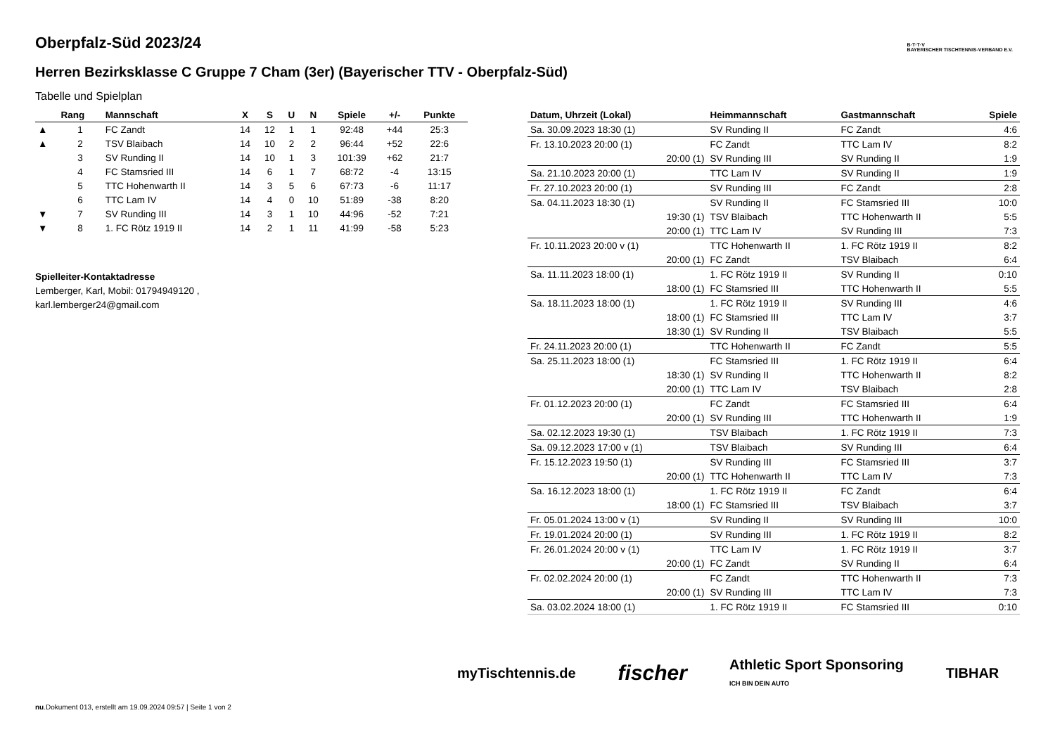B·T·T·V
BAYERISCHER TISCHTENNIS-VERBAND E.V.
Oberpfalz-Süd 2023/24
Herren Bezirksklasse C Gruppe 7 Cham (3er) (Bayerischer TTV - Oberpfalz-Süd)
Tabelle und Spielplan
| | Rang | Mannschaft | X | S | U | N | Spiele | +/- | Punkte |
| --- | --- | --- | --- | --- | --- | --- | --- | --- | --- |
| ▲ | 1 | FC Zandt | 14 | 12 | 1 | 1 | 92:48 | +44 | 25:3 |
| ▲ | 2 | TSV Blaibach | 14 | 10 | 2 | 2 | 96:44 | +52 | 22:6 |
| | 3 | SV Runding II | 14 | 10 | 1 | 3 | 101:39 | +62 | 21:7 |
| | 4 | FC Stamsried III | 14 | 6 | 1 | 7 | 68:72 | -4 | 13:15 |
| | 5 | TTC Hohenwarth II | 14 | 3 | 5 | 6 | 67:73 | -6 | 11:17 |
| | 6 | TTC Lam IV | 14 | 4 | 0 | 10 | 51:89 | -38 | 8:20 |
| ▼ | 7 | SV Runding III | 14 | 3 | 1 | 10 | 44:96 | -52 | 7:21 |
| ▼ | 8 | 1. FC Rötz 1919 II | 14 | 2 | 1 | 11 | 41:99 | -58 | 5:23 |
Spielleiter-Kontaktadresse
Lemberger, Karl, Mobil: 01794949120 ,
karl.lemberger24@gmail.com
| Datum, Uhrzeit (Lokal) | Heimmannschaft | Gastmannschaft | Spiele |
| --- | --- | --- | --- |
| Sa. 30.09.2023 18:30 (1) | SV Runding II | FC Zandt | 4:6 |
| Fr. 13.10.2023 20:00 (1) | FC Zandt | TTC Lam IV | 8:2 |
| 20:00 (1) | SV Runding III | SV Runding II | 1:9 |
| Sa. 21.10.2023 20:00 (1) | TTC Lam IV | SV Runding II | 1:9 |
| Fr. 27.10.2023 20:00 (1) | SV Runding III | FC Zandt | 2:8 |
| Sa. 04.11.2023 18:30 (1) | SV Runding II | FC Stamsried III | 10:0 |
| 19:30 (1) | TSV Blaibach | TTC Hohenwarth II | 5:5 |
| 20:00 (1) | TTC Lam IV | SV Runding III | 7:3 |
| Fr. 10.11.2023 20:00 v (1) | TTC Hohenwarth II | 1. FC Rötz 1919 II | 8:2 |
| 20:00 (1) | FC Zandt | TSV Blaibach | 6:4 |
| Sa. 11.11.2023 18:00 (1) | 1. FC Rötz 1919 II | SV Runding II | 0:10 |
| 18:00 (1) | FC Stamsried III | TTC Hohenwarth II | 5:5 |
| Sa. 18.11.2023 18:00 (1) | 1. FC Rötz 1919 II | SV Runding III | 4:6 |
| 18:00 (1) | FC Stamsried III | TTC Lam IV | 3:7 |
| 18:30 (1) | SV Runding II | TSV Blaibach | 5:5 |
| Fr. 24.11.2023 20:00 (1) | TTC Hohenwarth II | FC Zandt | 5:5 |
| Sa. 25.11.2023 18:00 (1) | FC Stamsried III | 1. FC Rötz 1919 II | 6:4 |
| 18:30 (1) | SV Runding II | TTC Hohenwarth II | 8:2 |
| 20:00 (1) | TTC Lam IV | TSV Blaibach | 2:8 |
| Fr. 01.12.2023 20:00 (1) | FC Zandt | FC Stamsried III | 6:4 |
| 20:00 (1) | SV Runding III | TTC Hohenwarth II | 1:9 |
| Sa. 02.12.2023 19:30 (1) | TSV Blaibach | 1. FC Rötz 1919 II | 7:3 |
| Sa. 09.12.2023 17:00 v (1) | TSV Blaibach | SV Runding III | 6:4 |
| Fr. 15.12.2023 19:50 (1) | SV Runding III | FC Stamsried III | 3:7 |
| 20:00 (1) | TTC Hohenwarth II | TTC Lam IV | 7:3 |
| Sa. 16.12.2023 18:00 (1) | 1. FC Rötz 1919 II | FC Zandt | 6:4 |
| 18:00 (1) | FC Stamsried III | TSV Blaibach | 3:7 |
| Fr. 05.01.2024 13:00 v (1) | SV Runding II | SV Runding III | 10:0 |
| Fr. 19.01.2024 20:00 (1) | SV Runding III | 1. FC Rötz 1919 II | 8:2 |
| Fr. 26.01.2024 20:00 v (1) | TTC Lam IV | 1. FC Rötz 1919 II | 3:7 |
| 20:00 (1) | FC Zandt | SV Runding II | 6:4 |
| Fr. 02.02.2024 20:00 (1) | FC Zandt | TTC Hohenwarth II | 7:3 |
| 20:00 (1) | SV Runding III | TTC Lam IV | 7:3 |
| Sa. 03.02.2024 18:00 (1) | 1. FC Rötz 1919 II | FC Stamsried III | 0:10 |
myTischtennis.de fischer Athletic Sport Sponsoring
ICH BIN DEIN AUTO TIBHAR
nu.Dokument 013, erstellt am 19.09.2024 09:57 | Seite 1 von 2